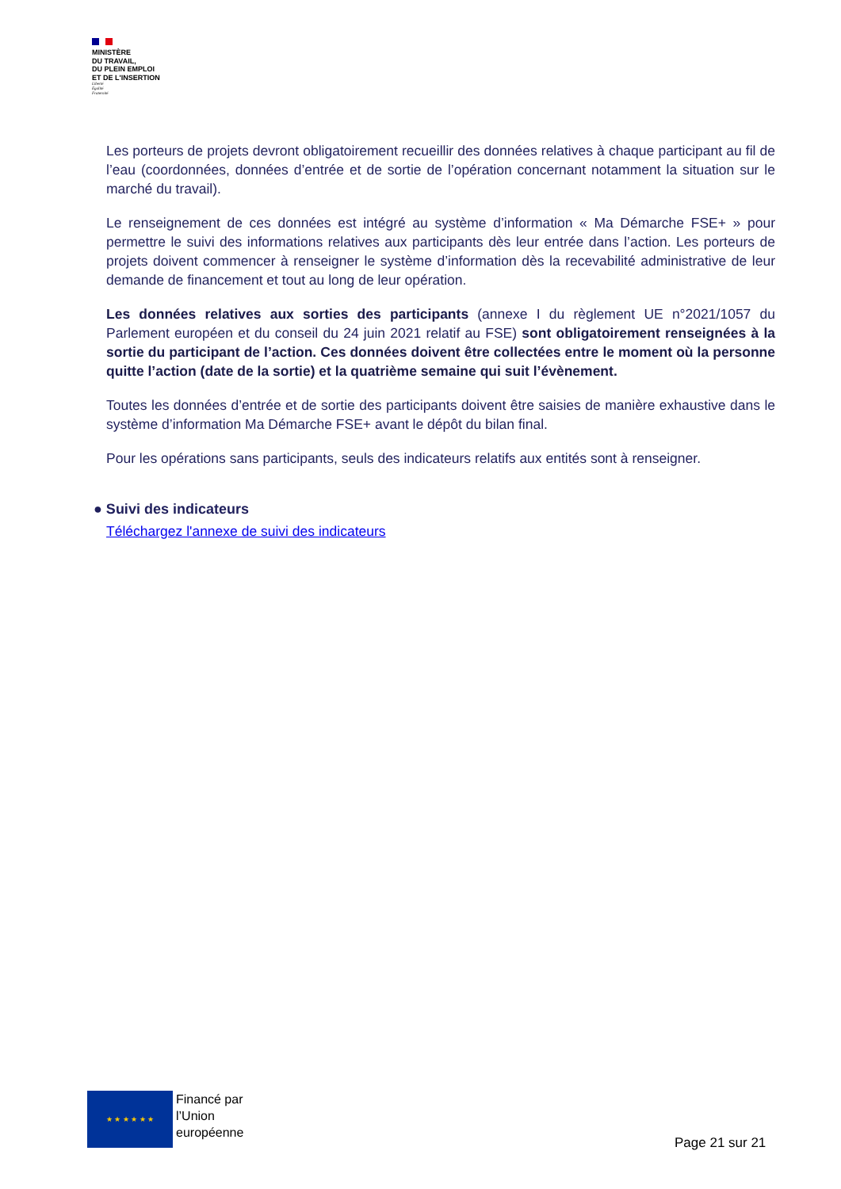MINISTÈRE
DU TRAVAIL,
DU PLEIN EMPLOI
ET DE L'INSERTION
Liberté
Égalité
Fraternité
Les porteurs de projets devront obligatoirement recueillir des données relatives à chaque participant au fil de l’eau (coordonnées, données d’entrée et de sortie de l’opération concernant notamment la situation sur le marché du travail).
Le renseignement de ces données est intégré au système d’information « Ma Démarche FSE+ » pour permettre le suivi des informations relatives aux participants dès leur entrée dans l’action. Les porteurs de projets doivent commencer à renseigner le système d’information dès la recevabilité administrative de leur demande de financement et tout au long de leur opération.
Les données relatives aux sorties des participants (annexe I du règlement UE n°2021/1057 du Parlement européen et du conseil du 24 juin 2021 relatif au FSE) sont obligatoirement renseignées à la sortie du participant de l’action. Ces données doivent être collectées entre le moment où la personne quitte l’action (date de la sortie) et la quatrième semaine qui suit l’évènement.
Toutes les données d’entrée et de sortie des participants doivent être saisies de manière exhaustive dans le système d’information Ma Démarche FSE+ avant le dépôt du bilan final.
Pour les opérations sans participants, seuls des indicateurs relatifs aux entités sont à renseigner.
● Suivi des indicateurs
Téléchargez l'annexe de suivi des indicateurs
★ ★ ★ ★ ★ ★
Financé par
l’Union
européenne
Page 21 sur 21